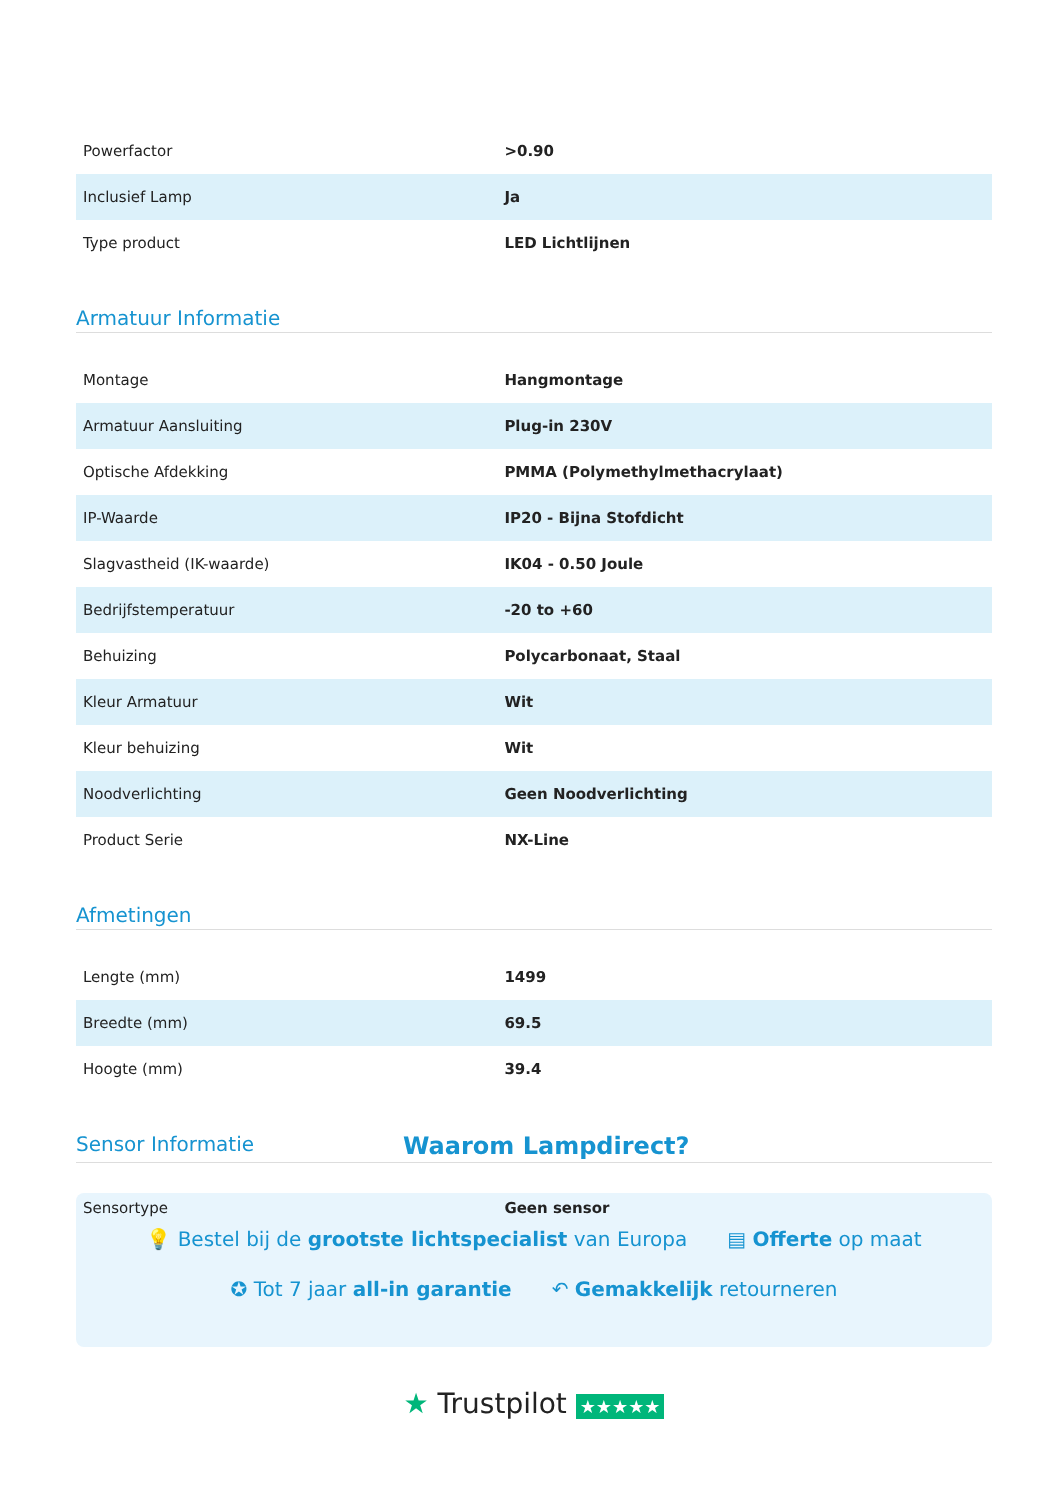| Powerfactor | >0.90 |
| Inclusief Lamp | Ja |
| Type product | LED Lichtlijnen |
Armatuur Informatie
| Montage | Hangmontage |
| Armatuur Aansluiting | Plug-in 230V |
| Optische Afdekking | PMMA (Polymethylmethacrylaat) |
| IP-Waarde | IP20 - Bijna Stofdicht |
| Slagvastheid (IK-waarde) | IK04 - 0.50 Joule |
| Bedrijfstemperatuur | -20 to +60 |
| Behuizing | Polycarbonaat, Staal |
| Kleur Armatuur | Wit |
| Kleur behuizing | Wit |
| Noodverlichting | Geen Noodverlichting |
| Product Serie | NX-Line |
Afmetingen
| Lengte (mm) | 1499 |
| Breedte (mm) | 69.5 |
| Hoogte (mm) | 39.4 |
Sensor Informatie Waarom Lampdirect?
| Sensortype | Geen sensor |
💡 Bestel bij de grootste lichtspecialist van Europa ▤ Offerte op maat
✪ Tot 7 jaar all-in garantie ↶ Gemakkelijk retourneren
★ Trustpilot ★★★★★